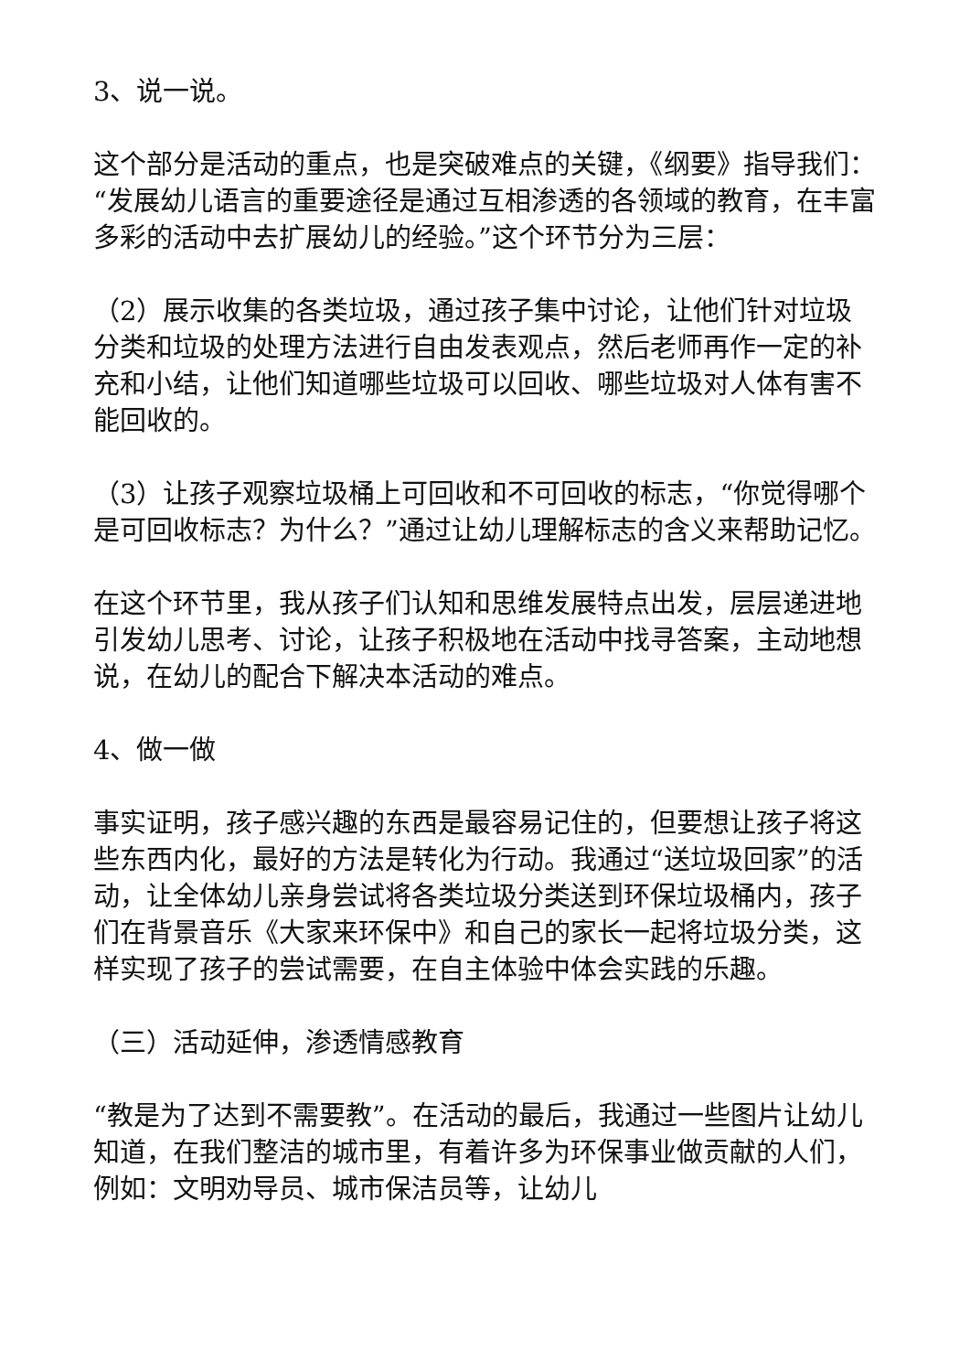3、说一说。
这个部分是活动的重点，也是突破难点的关键，《纲要》指导我们：“发展幼儿语言的重要途径是通过互相渗透的各领域的教育，在丰富多彩的活动中去扩展幼儿的经验。”这个环节分为三层：
（2）展示收集的各类垃圾，通过孩子集中讨论，让他们针对垃圾分类和垃圾的处理方法进行自由发表观点，然后老师再作一定的补充和小结，让他们知道哪些垃圾可以回收、哪些垃圾对人体有害不能回收的。
（3）让孩子观察垃圾桶上可回收和不可回收的标志，“你觉得哪个是可回收标志？为什么？”通过让幼儿理解标志的含义来帮助记忆。
在这个环节里，我从孩子们认知和思维发展特点出发，层层递进地引发幼儿思考、讨论，让孩子积极地在活动中找寻答案，主动地想说，在幼儿的配合下解决本活动的难点。
4、做一做
事实证明，孩子感兴趣的东西是最容易记住的，但要想让孩子将这些东西内化，最好的方法是转化为行动。我通过“送垃圾回家”的活动，让全体幼儿亲身尝试将各类垃圾分类送到环保垃圾桶内，孩子们在背景音乐《大家来环保中》和自己的家长一起将垃圾分类，这样实现了孩子的尝试需要，在自主体验中体会实践的乐趣。
（三）活动延伸，渗透情感教育
“教是为了达到不需要教”。在活动的最后，我通过一些图片让幼儿知道，在我们整洁的城市里，有着许多为环保事业做贡献的人们，例如：文明劝导员、城市保洁员等，让幼儿